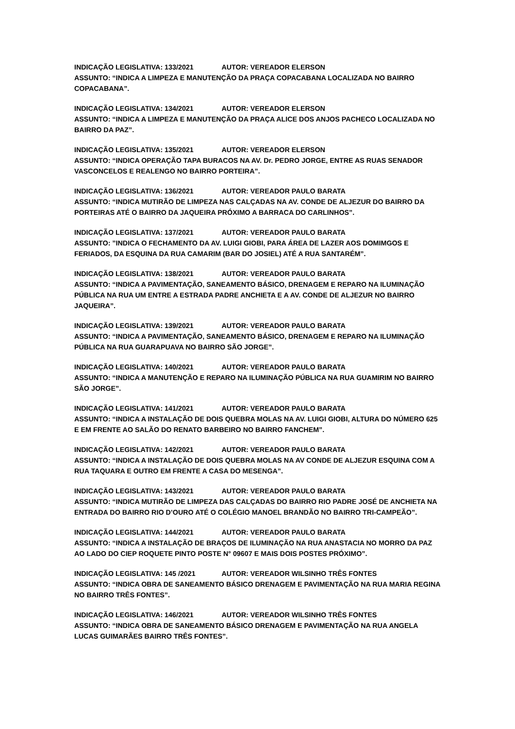INDICAÇÃO LEGISLATIVA: 133/2021 AUTOR: VEREADOR ELERSON
ASSUNTO: “INDICA A LIMPEZA E MANUTENÇÃO DA PRAÇA COPACABANA LOCALIZADA NO BAIRRO COPACABANA”.
INDICAÇÃO LEGISLATIVA: 134/2021 AUTOR: VEREADOR ELERSON
ASSUNTO: “INDICA A LIMPEZA E MANUTENÇÃO DA PRAÇA ALICE DOS ANJOS PACHECO LOCALIZADA NO BAIRRO DA PAZ”.
INDICAÇÃO LEGISLATIVA: 135/2021 AUTOR: VEREADOR ELERSON
ASSUNTO: “INDICA OPERAÇÃO TAPA BURACOS NA AV. Dr. PEDRO JORGE, ENTRE AS RUAS SENADOR VASCONCELOS E REALENGO NO BAIRRO PORTEIRA”.
INDICAÇÃO LEGISLATIVA: 136/2021 AUTOR: VEREADOR PAULO BARATA
ASSUNTO: “INDICA MUTIRÃO DE LIMPEZA NAS CALÇADAS NA AV. CONDE DE ALJEZUR DO BAIRRO DA PORTEIRAS ATÉ O BAIRRO DA JAQUEIRA PRÓXIMO A BARRACA DO CARLINHOS”.
INDICAÇÃO LEGISLATIVA: 137/2021 AUTOR: VEREADOR PAULO BARATA
ASSUNTO: ”INDICA O FECHAMENTO DA AV. LUIGI GIOBI, PARA ÁREA DE LAZER AOS DOMIMGOS E FERIADOS, DA ESQUINA DA RUA CAMARIM (BAR DO JOSIEL) ATÉ A RUA SANTARÉM”.
INDICAÇÃO LEGISLATIVA: 138/2021 AUTOR: VEREADOR PAULO BARATA
ASSUNTO: “INDICA A PAVIMENTAÇÃO, SANEAMENTO BÁSICO, DRENAGEM E REPARO NA ILUMINAÇÃO PÚBLICA NA RUA UM ENTRE A ESTRADA PADRE ANCHIETA E A AV. CONDE DE ALJEZUR NO BAIRRO JAQUEIRA”.
INDICAÇÃO LEGISLATIVA: 139/2021 AUTOR: VEREADOR PAULO BARATA
ASSUNTO: “INDICA A PAVIMENTAÇÃO, SANEAMENTO BÁSICO, DRENAGEM E REPARO NA ILUMINAÇÃO PÚBLICA NA RUA GUARAPUAVA NO BAIRRO SÃO JORGE”.
INDICAÇÃO LEGISLATIVA: 140/2021 AUTOR: VEREADOR PAULO BARATA
ASSUNTO: “INDICA A MANUTENÇÃO E REPARO NA ILUMINAÇÃO PÚBLICA NA RUA GUAMIRIM NO BAIRRO SÃO JORGE”.
INDICAÇÃO LEGISLATIVA: 141/2021 AUTOR: VEREADOR PAULO BARATA
ASSUNTO: “INDICA A INSTALAÇÃO DE DOIS QUEBRA MOLAS NA AV. LUIGI GIOBI, ALTURA DO NÚMERO 625 E EM FRENTE AO SALÃO DO RENATO BARBEIRO NO BAIRRO FANCHEM”.
INDICAÇÃO LEGISLATIVA: 142/2021 AUTOR: VEREADOR PAULO BARATA
ASSUNTO: “INDICA A INSTALAÇÃO DE DOIS QUEBRA MOLAS NA AV CONDE DE ALJEZUR ESQUINA COM A RUA TAQUARA E OUTRO EM FRENTE A CASA DO MESENGA”.
INDICAÇÃO LEGISLATIVA: 143/2021 AUTOR: VEREADOR PAULO BARATA
ASSUNTO: “INDICA MUTIRÃO DE LIMPEZA DAS CALÇADAS DO BAIRRO RIO PADRE JOSÉ DE ANCHIETA NA ENTRADA DO BAIRRO RIO D’OURO ATÉ O COLÉGIO MANOEL BRANDÃO NO BAIRRO TRI-CAMPEÃO”.
INDICAÇÃO LEGISLATIVA: 144/2021 AUTOR: VEREADOR PAULO BARATA
ASSUNTO: “INDICA A INSTALAÇÃO DE BRAÇOS DE ILUMINAÇÃO NA RUA ANASTACIA NO MORRO DA PAZ AO LADO DO CIEP ROQUETE PINTO POSTE N° 09607 E MAIS DOIS POSTES PRÓXIMO”.
INDICAÇÃO LEGISLATIVA: 145 /2021 AUTOR: VEREADOR WILSINHO TRÊS FONTES
ASSUNTO: “INDICA OBRA DE SANEAMENTO BÁSICO DRENAGEM E PAVIMENTAÇÃO NA RUA MARIA REGINA NO BAIRRO TRÊS FONTES”.
INDICAÇÃO LEGISLATIVA: 146/2021 AUTOR: VEREADOR WILSINHO TRÊS FONTES
ASSUNTO: “INDICA OBRA DE SANEAMENTO BÁSICO DRENAGEM E PAVIMENTAÇÃO NA RUA ANGELA LUCAS GUIMARÃES BAIRRO TRÊS FONTES”.